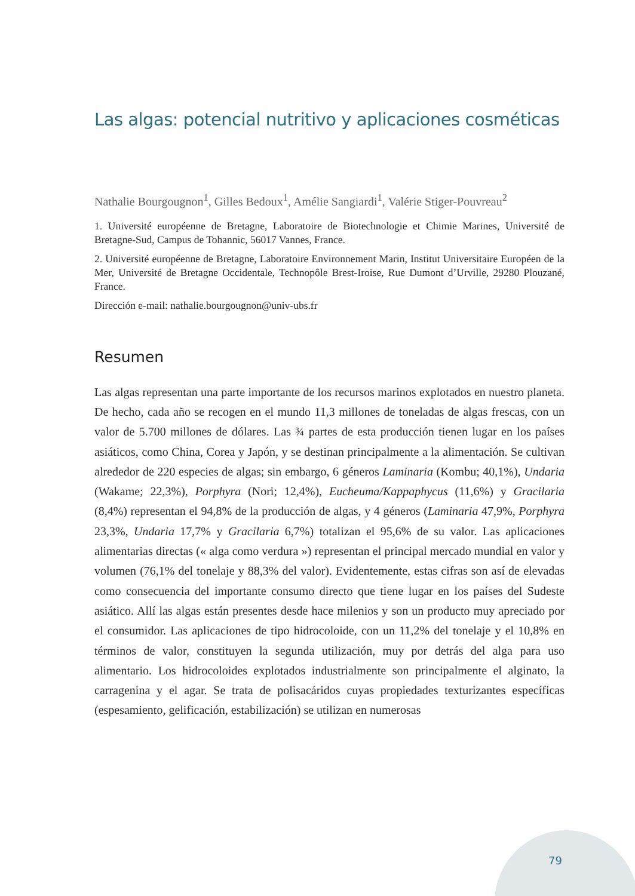Las algas: potencial nutritivo y aplicaciones cosméticas
Nathalie Bourgougnon<sup>1</sup>, Gilles Bedoux<sup>1</sup>, Amélie Sangiardi<sup>1</sup>, Valérie Stiger-Pouvreau<sup>2</sup>
1. Université européenne de Bretagne, Laboratoire de Biotechnologie et Chimie Marines, Université de Bretagne-Sud, Campus de Tohannic, 56017 Vannes, France.
2. Université européenne de Bretagne, Laboratoire Environnement Marin, Institut Universitaire Européen de la Mer, Université de Bretagne Occidentale, Technopôle Brest-Iroise, Rue Dumont d’Urville, 29280 Plouzané, France.
Dirección e-mail: nathalie.bourgougnon@univ-ubs.fr
Resumen
Las algas representan una parte importante de los recursos marinos explotados en nuestro planeta. De hecho, cada año se recogen en el mundo 11,3 millones de toneladas de algas frescas, con un valor de 5.700 millones de dólares. Las ¾ partes de esta producción tienen lugar en los países asiáticos, como China, Corea y Japón, y se destinan principalmente a la alimentación. Se cultivan alrededor de 220 especies de algas; sin embargo, 6 géneros Laminaria (Kombu; 40,1%), Undaria (Wakame; 22,3%), Porphyra (Nori; 12,4%), Eucheuma/Kappaphycus (11,6%) y Gracilaria (8,4%) representan el 94,8% de la producción de algas, y 4 géneros (Laminaria 47,9%, Porphyra 23,3%, Undaria 17,7% y Gracilaria 6,7%) totalizan el 95,6% de su valor. Las aplicaciones alimentarias directas (« alga como verdura ») representan el principal mercado mundial en valor y volumen (76,1% del tonelaje y 88,3% del valor). Evidentemente, estas cifras son así de elevadas como consecuencia del importante consumo directo que tiene lugar en los países del Sudeste asiático. Allí las algas están presentes desde hace milenios y son un producto muy apreciado por el consumidor. Las aplicaciones de tipo hidrocoloide, con un 11,2% del tonelaje y el 10,8% en términos de valor, constituyen la segunda utilización, muy por detrás del alga para uso alimentario. Los hidrocoloides explotados industrialmente son principalmente el alginato, la carragenina y el agar. Se trata de polisacáridos cuyas propiedades texturizantes específicas (espesamiento, gelificación, estabilización) se utilizan en numerosas
79